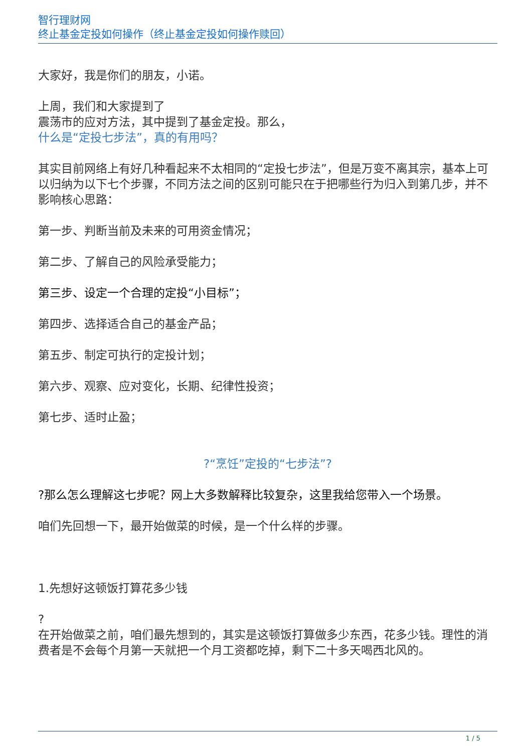智行理财网
终止基金定投如何操作（终止基金定投如何操作赎回）
大家好，我是你们的朋友，小诺。
上周，我们和大家提到了
震荡市的应对方法，其中提到了基金定投。那么，
什么是“定投七步法”，真的有用吗？
其实目前网络上有好几种看起来不太相同的“定投七步法”，但是万变不离其宗，基本上可以归纳为以下七个步骤，不同方法之间的区别可能只在于把哪些行为归入到第几步，并不影响核心思路：
第一步、判断当前及未来的可用资金情况；
第二步、了解自己的风险承受能力；
第三步、设定一个合理的定投“小目标”；
第四步、选择适合自己的基金产品；
第五步、制定可执行的定投计划；
第六步、观察、应对变化，长期、纪律性投资；
第七步、适时止盈；
?“烹饪”定投的“七步法”?
?那么怎么理解这七步呢？网上大多数解释比较复杂，这里我给您带入一个场景。
咱们先回想一下，最开始做菜的时候，是一个什么样的步骤。
1.先想好这顿饭打算花多少钱
?
在开始做菜之前，咱们最先想到的，其实是这顿饭打算做多少东西，花多少钱。理性的消费者是不会每个月第一天就把一个月工资都吃掉，剩下二十多天喝西北风的。
1 / 5